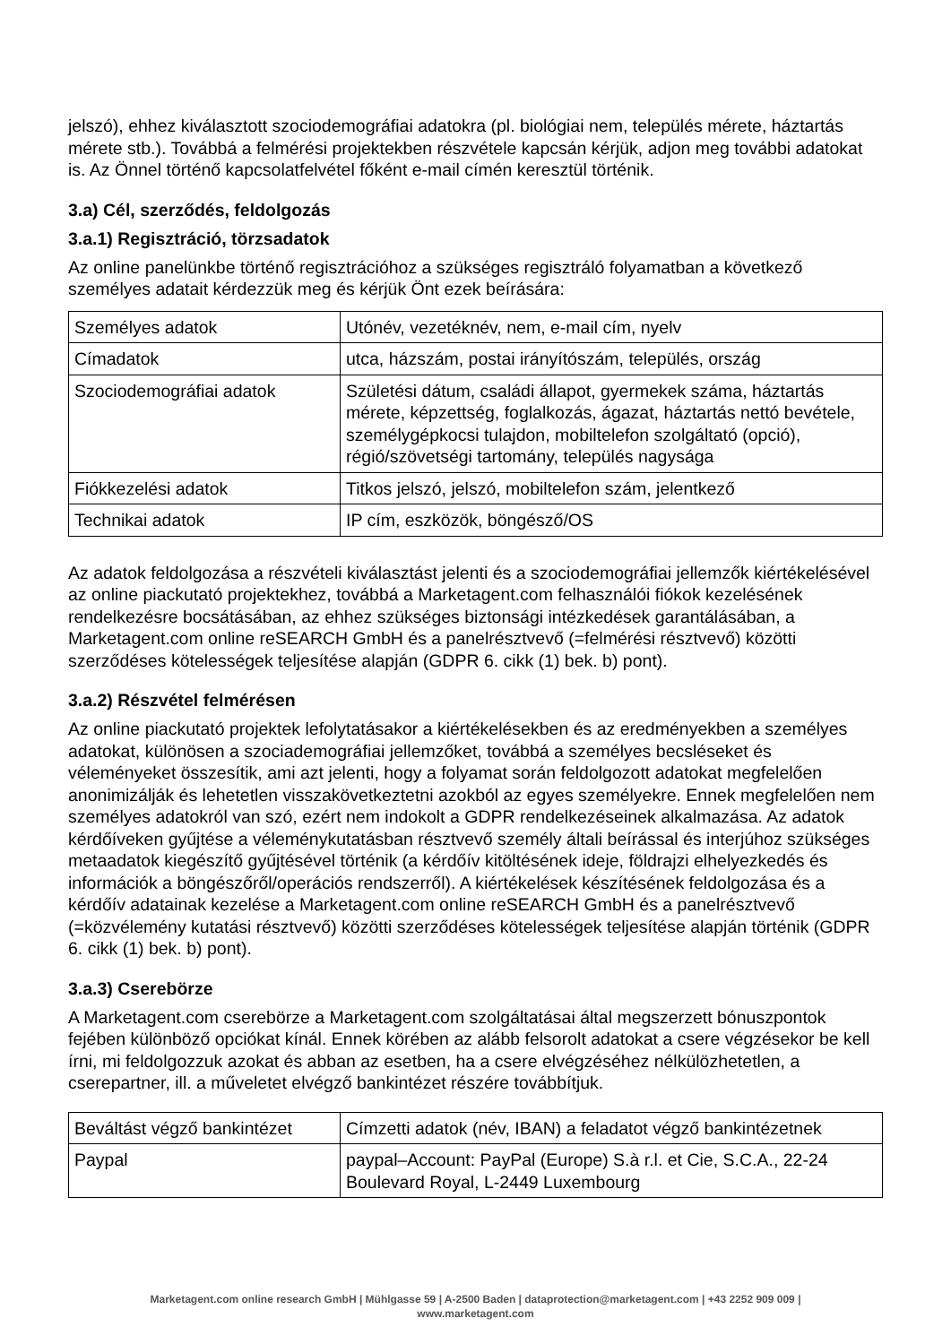jelszó), ehhez kiválasztott szociodemográfiai adatokra (pl. biológiai nem, település mérete, háztartás mérete stb.). Továbbá a felmérési projektekben részvétele kapcsán kérjük, adjon meg további adatokat is. Az Önnel történő kapcsolatfelvétel főként e-mail címén keresztül történik.
3.a) Cél, szerződés, feldolgozás
3.a.1) Regisztráció, törzsadatok
Az online panelünkbe történő regisztrációhoz a szükséges regisztráló folyamatban a következő személyes adatait kérdezzük meg és kérjük Önt ezek beírására:
| Személyes adatok | Utónév, vezetéknév, nem, e-mail cím, nyelv |
| Címadatok | utca, házszám, postai irányítószám, település, ország |
| Szociodemográfiai adatok | Születési dátum, családi állapot, gyermekek száma, háztartás mérete, képzettség, foglalkozás, ágazat, háztartás nettó bevétele, személygépkocsi tulajdon, mobiltelefon szolgáltató (opció), régió/szövetségi tartomány, település nagysága |
| Fiókkezelési adatok | Titkos jelszó, jelszó, mobiltelefon szám, jelentkező |
| Technikai adatok | IP cím, eszközök, böngésző/OS |
Az adatok feldolgozása a részvételi kiválasztást jelenti és a szociodemográfiai jellemzők kiértékelésével az online piackutató projektekhez, továbbá a Marketagent.com felhasználói fiókok kezelésének rendelkezésre bocsátásában, az ehhez szükséges biztonsági intézkedések garantálásában, a Marketagent.com online reSEARCH GmbH és a panelrésztvevő (=felmérési résztvevő) közötti szerződéses kötelességek teljesítése alapján (GDPR 6. cikk (1) bek. b) pont).
3.a.2) Részvétel felmérésen
Az online piackutató projektek lefolytatásakor a kiértékelésekben és az eredményekben a személyes adatokat, különösen a szociademográfiai jellemzőket, továbbá a személyes becsléseket és véleményeket összesítik, ami azt jelenti, hogy a folyamat során feldolgozott adatokat megfelelően anonimizálják és lehetetlen visszakövetkeztetni azokból az egyes személyekre. Ennek megfelelően nem személyes adatokról van szó, ezért nem indokolt a GDPR rendelkezéseinek alkalmazása. Az adatok kérdőíveken gyűjtése a véleménykutatásban résztvevő személy általi beírással és interjúhoz szükséges metaadatok kiegészítő gyűjtésével történik (a kérdőív kitöltésének ideje, földrajzi elhelyezkedés és információk a böngészőről/operációs rendszerről). A kiértékelések készítésének feldolgozása és a kérdőív adatainak kezelése a Marketagent.com online reSEARCH GmbH és a panelrésztvevő (=közvélemény kutatási résztvevő) közötti szerződéses kötelességek teljesítése alapján történik (GDPR 6. cikk (1) bek. b) pont).
3.a.3) Cserebörze
A Marketagent.com cserebörze a Marketagent.com szolgáltatásai által megszerzett bónuszpontok fejében különböző opciókat kínál. Ennek körében az alább felsorolt adatokat a csere végzésekor be kell írni, mi feldolgozzuk azokat és abban az esetben, ha a csere elvégzéséhez nélkülözhetetlen, a cserepartner, ill. a műveletet elvégző bankintézet részére továbbítjuk.
| Beváltást végző bankintézet | Címzetti adatok (név, IBAN) a feladatot végző bankintézetnek |
| Paypal | paypal–Account: PayPal (Europe) S.à r.l. et Cie, S.C.A., 22-24 Boulevard Royal, L-2449 Luxembourg |
Marketagent.com online research GmbH | Mühlgasse 59 | A-2500 Baden | dataprotection@marketagent.com | +43 2252 909 009 |
www.marketagent.com